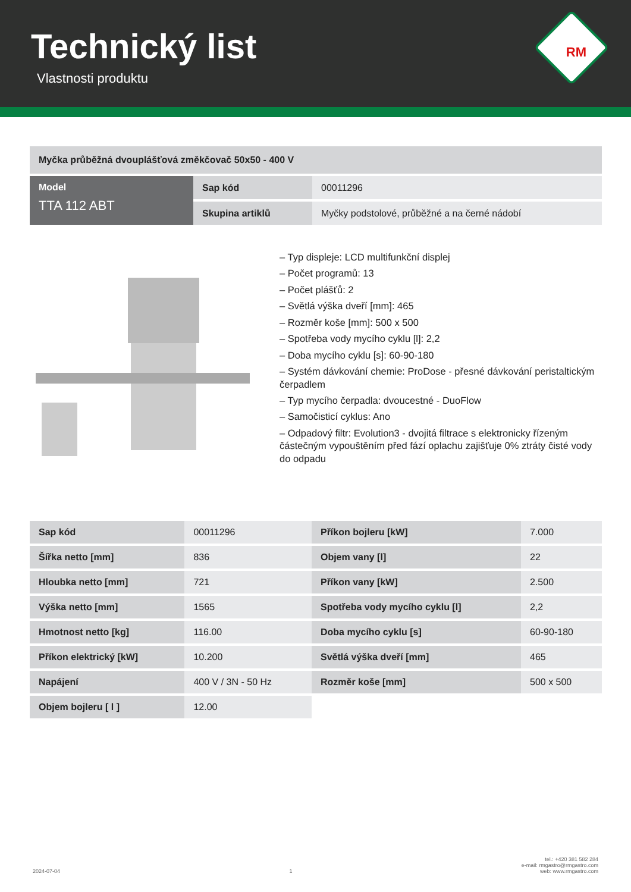Technický list
Vlastnosti produktu
RM
| Myčka průběžná dvouplášťová změkčovač 50x50 - 400 V | | |
| Model TTA 112 ABT | Sap kód | 00011296 |
| | Skupina artiklů | Myčky podstolové, průběžné a na černé nádobí |
– Typ displeje: LCD multifunkční displej
– Počet programů: 13
– Počet plášťů: 2
– Světlá výška dveří [mm]: 465
– Rozměr koše [mm]: 500 x 500
– Spotřeba vody mycího cyklu [l]: 2,2
– Doba mycího cyklu [s]: 60-90-180
– Systém dávkování chemie: ProDose - přesné dávkování peristaltickým čerpadlem
– Typ mycího čerpadla: dvoucestné - DuoFlow
– Samočisticí cyklus: Ano
– Odpadový filtr: Evolution3 - dvojitá filtrace s elektronicky řízeným částečným vypouštěním před fází oplachu zajišťuje 0% ztráty čisté vody do odpadu
| Sap kód | 00011296 | Příkon bojleru [kW] | 7.000 |
| Šířka netto [mm] | 836 | Objem vany [l] | 22 |
| Hloubka netto [mm] | 721 | Příkon vany [kW] | 2.500 |
| Výška netto [mm] | 1565 | Spotřeba vody mycího cyklu [l] | 2,2 |
| Hmotnost netto [kg] | 116.00 | Doba mycího cyklu [s] | 60-90-180 |
| Příkon elektrický [kW] | 10.200 | Světlá výška dveří [mm] | 465 |
| Napájení | 400 V / 3N - 50 Hz | Rozměr koše [mm] | 500 x 500 |
| Objem bojleru [ l ] | 12.00 | | |
2024-07-04 1 tel.: +420 381 582 284
e-mail: rmgastro@rmgastro.com
web: www.rmgastro.com